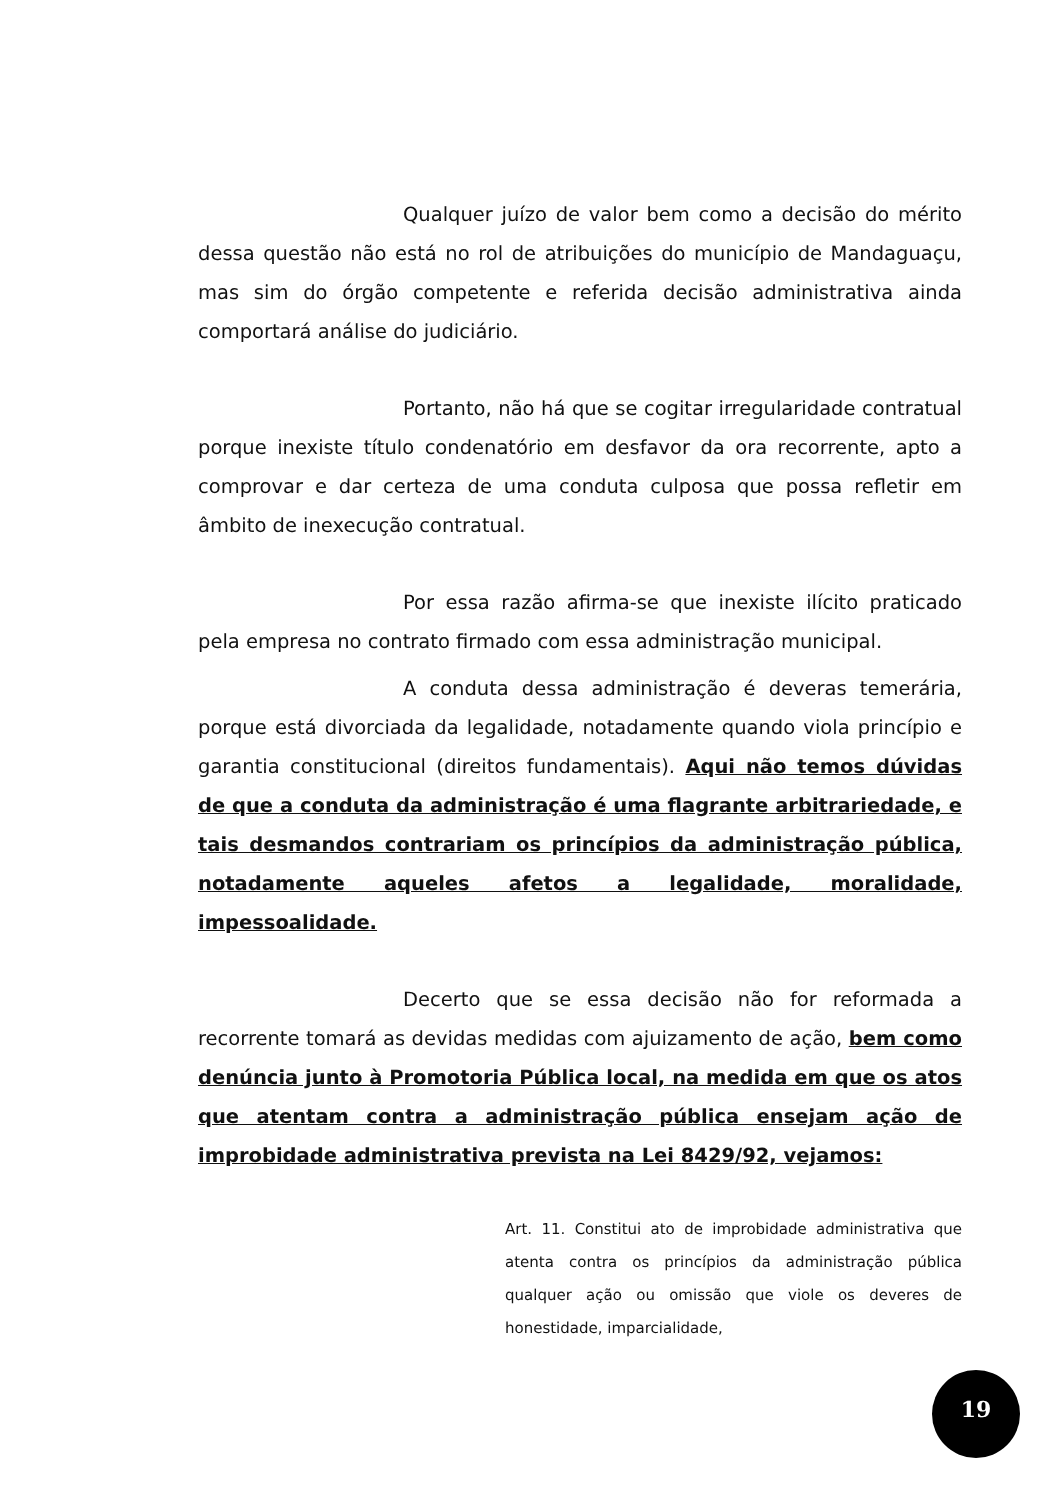Qualquer juízo de valor bem como a decisão do mérito dessa questão não está no rol de atribuições do município de Mandaguaçu, mas sim do órgão competente e referida decisão administrativa ainda comportará análise do judiciário.
Portanto, não há que se cogitar irregularidade contratual porque inexiste título condenatório em desfavor da ora recorrente, apto a comprovar e dar certeza de uma conduta culposa que possa refletir em âmbito de inexecução contratual.
Por essa razão afirma-se que inexiste ilícito praticado pela empresa no contrato firmado com essa administração municipal.
A conduta dessa administração é deveras temerária, porque está divorciada da legalidade, notadamente quando viola princípio e garantia constitucional (direitos fundamentais). Aqui não temos dúvidas de que a conduta da administração é uma flagrante arbitrariedade, e tais desmandos contrariam os princípios da administração pública, notadamente aqueles afetos a legalidade, moralidade, impessoalidade.
Decerto que se essa decisão não for reformada a recorrente tomará as devidas medidas com ajuizamento de ação, bem como denúncia junto à Promotoria Pública local, na medida em que os atos que atentam contra a administração pública ensejam ação de improbidade administrativa prevista na Lei 8429/92, vejamos:
Art. 11. Constitui ato de improbidade administrativa que atenta contra os princípios da administração pública qualquer ação ou omissão que viole os deveres de honestidade, imparcialidade,
19